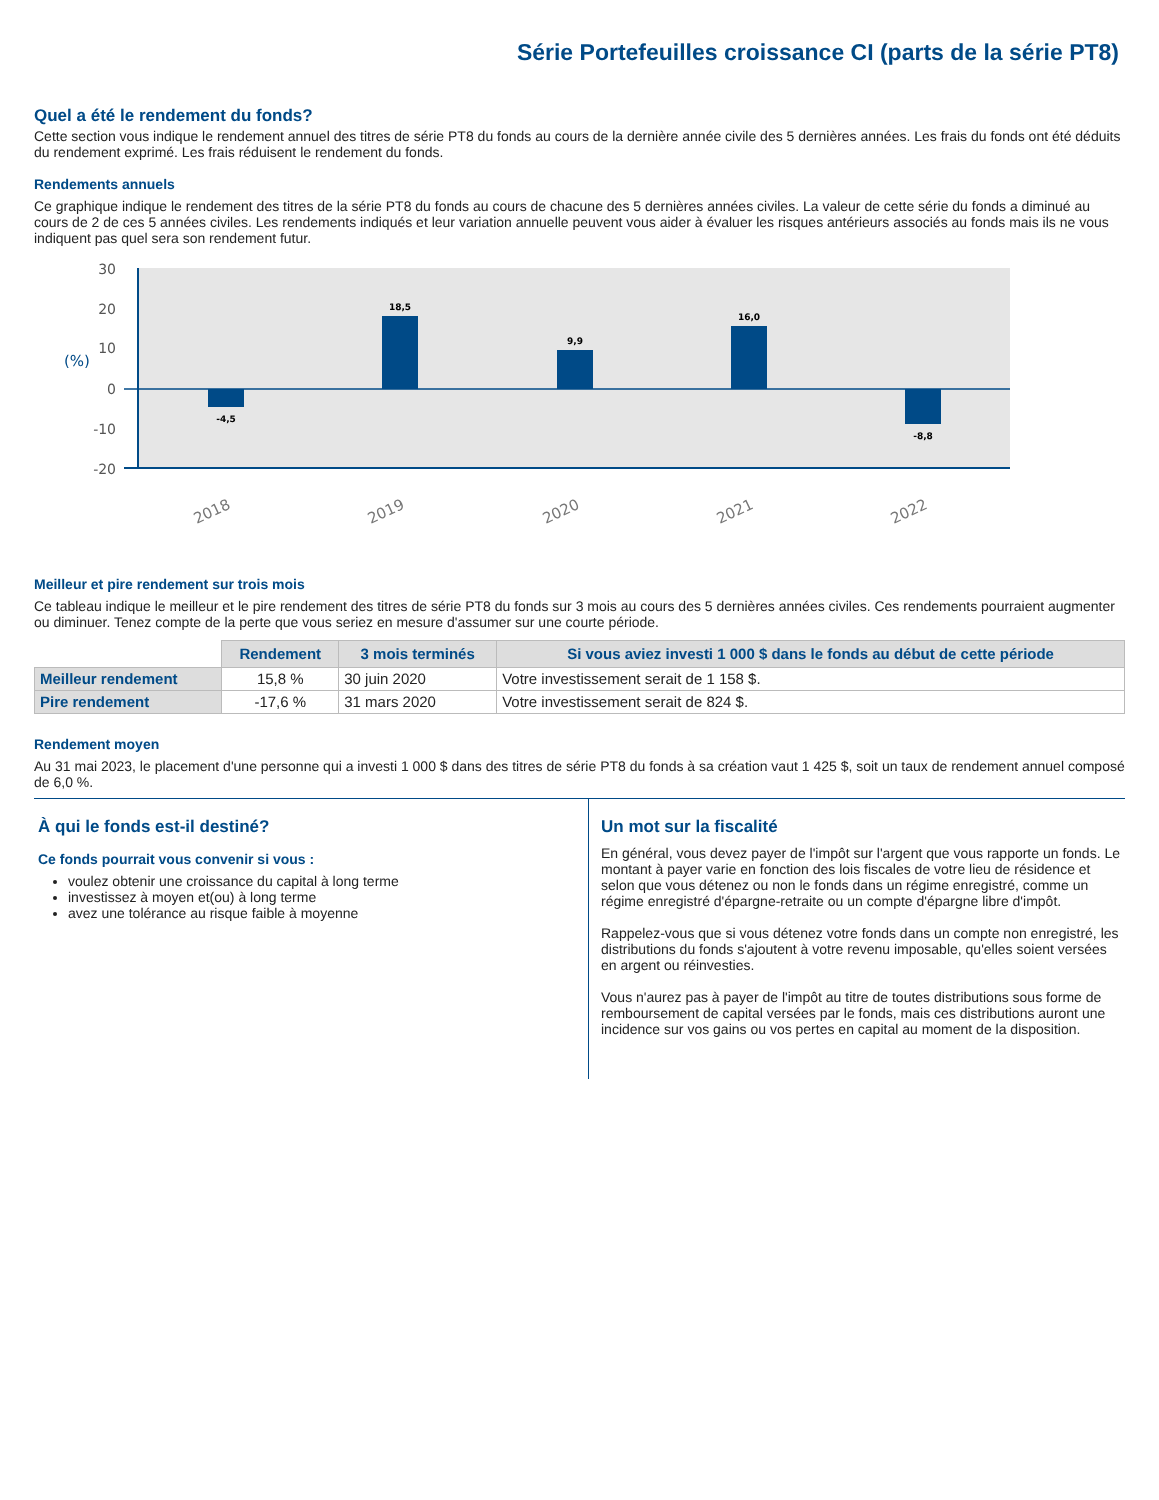Série Portefeuilles croissance CI (parts de la série PT8)
Quel a été le rendement du fonds?
Cette section vous indique le rendement annuel des titres de série PT8 du fonds au cours de la dernière année civile des 5 dernières années. Les frais du fonds ont été déduits du rendement exprimé. Les frais réduisent le rendement du fonds.
Rendements annuels
Ce graphique indique le rendement des titres de la série PT8 du fonds au cours de chacune des 5 dernières années civiles. La valeur de cette série du fonds a diminué au cours de 2 de ces 5 années civiles. Les rendements indiqués et leur variation annuelle peuvent vous aider à évaluer les risques antérieurs associés au fonds mais ils ne vous indiquent pas quel sera son rendement futur.
30
20
10
0
-10
-20
(%)
-4,5
18,5
9,9
16,0
-8,8
2018
2019
2020
2021
2022
Meilleur et pire rendement sur trois mois
Ce tableau indique le meilleur et le pire rendement des titres de série PT8 du fonds sur 3 mois au cours des 5 dernières années civiles. Ces rendements pourraient augmenter ou diminuer. Tenez compte de la perte que vous seriez en mesure d'assumer sur une courte période.
| | Rendement | 3 mois terminés | Si vous aviez investi 1 000 $ dans le fonds au début de cette période |
| --- | --- | --- | --- |
| Meilleur rendement | 15,8 % | 30 juin 2020 | Votre investissement serait de 1 158 $. |
| Pire rendement | -17,6 % | 31 mars 2020 | Votre investissement serait de 824 $. |
Rendement moyen
Au 31 mai 2023, le placement d'une personne qui a investi 1 000 $ dans des titres de série PT8 du fonds à sa création vaut 1 425 $, soit un taux de rendement annuel composé de 6,0 %.
À qui le fonds est-il destiné?
Ce fonds pourrait vous convenir si vous :
voulez obtenir une croissance du capital à long terme
investissez à moyen et(ou) à long terme
avez une tolérance au risque faible à moyenne
Un mot sur la fiscalité
En général, vous devez payer de l'impôt sur l'argent que vous rapporte un fonds. Le montant à payer varie en fonction des lois fiscales de votre lieu de résidence et selon que vous détenez ou non le fonds dans un régime enregistré, comme un régime enregistré d'épargne-retraite ou un compte d'épargne libre d'impôt.
Rappelez-vous que si vous détenez votre fonds dans un compte non enregistré, les distributions du fonds s'ajoutent à votre revenu imposable, qu'elles soient versées en argent ou réinvesties.
Vous n'aurez pas à payer de l'impôt au titre de toutes distributions sous forme de remboursement de capital versées par le fonds, mais ces distributions auront une incidence sur vos gains ou vos pertes en capital au moment de la disposition.